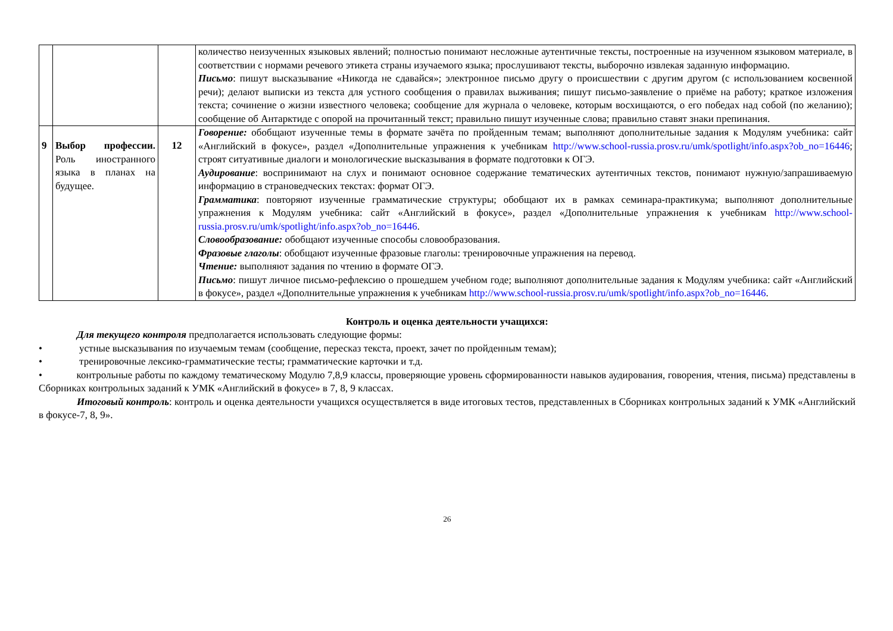| | | | количество неизученных языковых явлений; полностью понимают несложные аутентичные тексты, построенные на изученном языковом материале, в соответствии с нормами речевого этикета страны изучаемого языка; прослушивают тексты, выборочно извлекая заданную информацию. Письмо : пишут высказывание «Никогда не сдавайся»; электронное письмо другу о происшествии с другим другом (с использованием косвенной речи); делают выписки из текста для устного сообщения о правилах выживания; пишут письмо-заявление о приёме на работу; краткое изложения текста; сочинение о жизни известного человека; сообщение для журнала о человеке, которым восхищаются, о его победах над собой (по желанию); сообщение об Антарктиде с опорой на прочитанный текст; правильно пишут изученные слова; правильно ставят знаки препинания. |
| 9 | Выбор профессии. Роль иностранного языка в планах на будущее. | 12 | Говорение: обобщают изученные темы в формате зачёта по пройденным темам; выполняют дополнительные задания к Модулям учебника: сайт «Английский в фокусе», раздел «Дополнительные упражнения к учебникам http://www.school-russia.prosv.ru/umk/spotlight/info.aspx?ob_no=16446 ; строят ситуативные диалоги и монологические высказывания в формате подготовки к ОГЭ. Аудирование : воспринимают на слух и понимают основное содержание тематических аутентичных текстов, понимают нужную/запрашиваемую информацию в страноведческих текстах: формат ОГЭ. Грамматика : повторяют изученные грамматические структуры; обобщают их в рамках семинара-практикума; выполняют дополнительные упражнения к Модулям учебника: сайт «Английский в фокусе», раздел «Дополнительные упражнения к учебникам http://www.school-russia.prosv.ru/umk/spotlight/info.aspx?ob_no=16446 . Словообразование: обобщают изученные способы словообразования. Фразовые глаголы : обобщают изученные фразовые глаголы: тренировочные упражнения на перевод. Чтение: выполняют задания по чтению в формате ОГЭ. Письмо : пишут личное письмо-рефлексию о прошедшем учебном годе; выполняют дополнительные задания к Модулям учебника: сайт «Английский в фокусе», раздел «Дополнительные упражнения к учебникам http://www.school-russia.prosv.ru/umk/spotlight/info.aspx?ob_no=16446 . |
Контроль и оценка деятельности учащихся:
Для текущего контроля предполагается использовать следующие формы:
• устные высказывания по изучаемым темам (сообщение, пересказ текста, проект, зачет по пройденным темам);
• тренировочные лексико-грамматические тесты; грамматические карточки и т.д.
• контрольные работы по каждому тематическому Модулю 7,8,9 классы, проверяющие уровень сформированности навыков аудирования, говорения, чтения, письма) представлены в Сборниках контрольных заданий к УМК «Английский в фокусе» в 7, 8, 9 классах.
Итоговый контроль: контроль и оценка деятельности учащихся осуществляется в виде итоговых тестов, представленных в Сборниках контрольных заданий к УМК «Английский в фокусе-7, 8, 9».
26